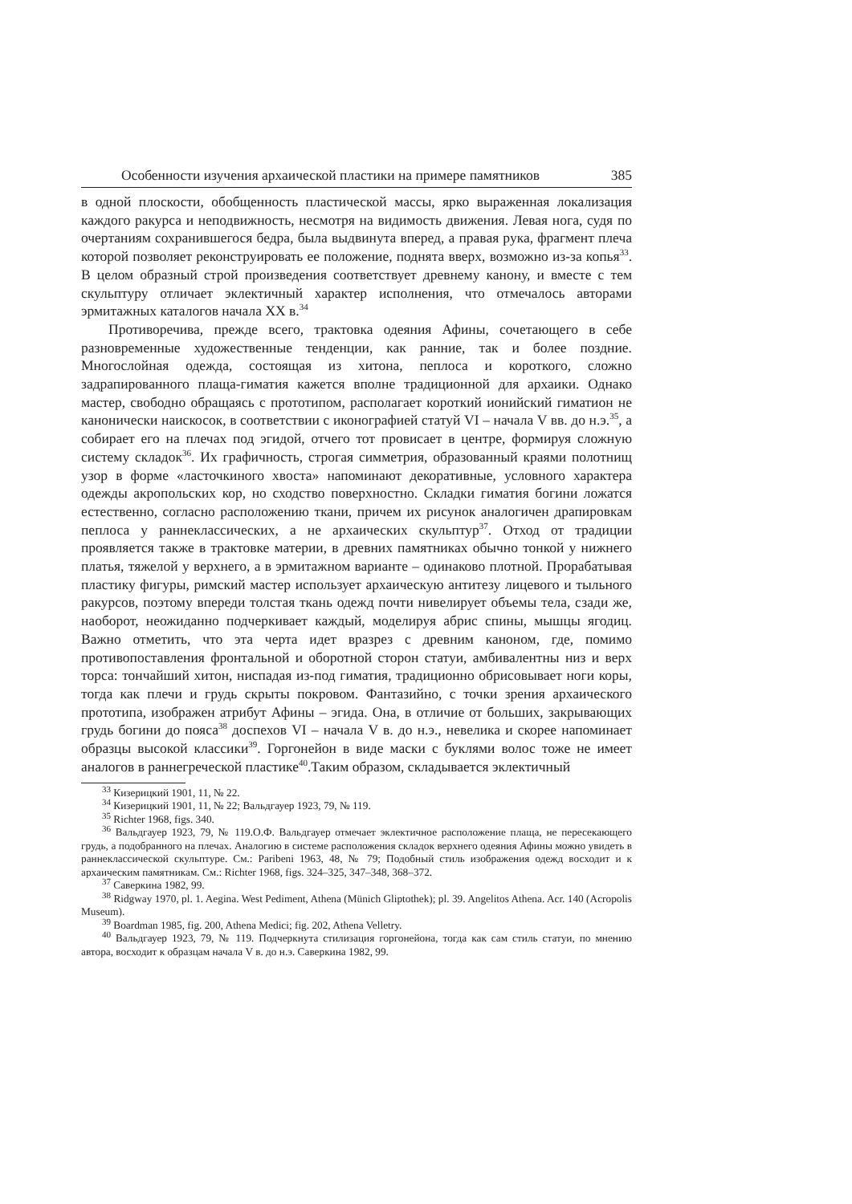Особенности изучения архаической пластики на примере памятников 385
в одной плоскости, обобщенность пластической массы, ярко выраженная локализация каждого ракурса и неподвижность, несмотря на видимость движения. Левая нога, судя по очертаниям сохранившегося бедра, была выдвинута вперед, а правая рука, фрагмент плеча которой позволяет реконструировать ее положение, поднята вверх, возможно из-за копья<sup>33</sup>. В целом образный строй произведения соответствует древнему канону, и вместе с тем скульптуру отличает эклектичный характер исполнения, что отмечалось авторами эрмитажных каталогов начала XX в.<sup>34</sup>
Противоречива, прежде всего, трактовка одеяния Афины, сочетающего в себе разновременные художественные тенденции, как ранние, так и более поздние. Многослойная одежда, состоящая из хитона, пеплоса и короткого, сложно задрапированного плаща-гиматия кажется вполне традиционной для архаики. Однако мастер, свободно обращаясь с прототипом, располагает короткий ионийский гиматион не канонически наискосок, в соответствии с иконографией статуй VI – начала V вв. до н.э.<sup>35</sup>, а собирает его на плечах под эгидой, отчего тот провисает в центре, формируя сложную систему складок<sup>36</sup>. Их графичность, строгая симметрия, образованный краями полотнищ узор в форме «ласточкиного хвоста» напоминают декоративные, условного характера одежды акропольских кор, но сходство поверхностно. Складки гиматия богини ложатся естественно, согласно расположению ткани, причем их рисунок аналогичен драпировкам пеплоса у раннеклассических, а не архаических скульптур<sup>37</sup>. Отход от традиции проявляется также в трактовке материи, в древних памятниках обычно тонкой у нижнего платья, тяжелой у верхнего, а в эрмитажном варианте – одинаково плотной. Прорабатывая пластику фигуры, римский мастер использует архаическую антитезу лицевого и тыльного ракурсов, поэтому впереди толстая ткань одежд почти нивелирует объемы тела, сзади же, наоборот, неожиданно подчеркивает каждый, моделируя абрис спины, мышцы ягодиц. Важно отметить, что эта черта идет вразрез с древним каноном, где, помимо противопоставления фронтальной и оборотной сторон статуи, амбивалентны низ и верх торса: тончайший хитон, ниспадая из-под гиматия, традиционно обрисовывает ноги коры, тогда как плечи и грудь скрыты покровом. Фантазийно, с точки зрения архаического прототипа, изображен атрибут Афины – эгида. Она, в отличие от больших, закрывающих грудь богини до пояса<sup>38</sup> доспехов VI – начала V в. до н.э., невелика и скорее напоминает образцы высокой классики<sup>39</sup>. Горгонейон в виде маски с буклями волос тоже не имеет аналогов в раннегреческой пластике<sup>40</sup>.Таким образом, складывается эклектичный
<sup>33</sup> Кизерицкий 1901, 11, № 22.
<sup>34</sup> Кизерицкий 1901, 11, № 22; Вальдгауер 1923, 79, № 119.
<sup>35</sup> Richter 1968, figs. 340.
<sup>36</sup> Вальдгауер 1923, 79, № 119.О.Ф. Вальдгауер отмечает эклектичное расположение плаща, не пересекающего грудь, а подобранного на плечах. Аналогию в системе расположения складок верхнего одеяния Афины можно увидеть в раннеклассической скульптуре. См.: Paribeni 1963, 48, № 79; Подобный стиль изображения одежд восходит и к архаическим памятникам. См.: Richter 1968, figs. 324–325, 347–348, 368–372.
<sup>37</sup> Саверкина 1982, 99.
<sup>38</sup> Ridgway 1970, pl. 1. Aegina. West Pediment, Athena (Münich Gliptothek); pl. 39. Angelitos Athena. Acr. 140 (Acropolis Museum).
<sup>39</sup> Boardman 1985, fig. 200, Athena Medici; fig. 202, Athena Velletry.
<sup>40</sup> Вальдгауер 1923, 79, № 119. Подчеркнута стилизация горгонейона, тогда как сам стиль статуи, по мнению автора, восходит к образцам начала V в. до н.э. Саверкина 1982, 99.